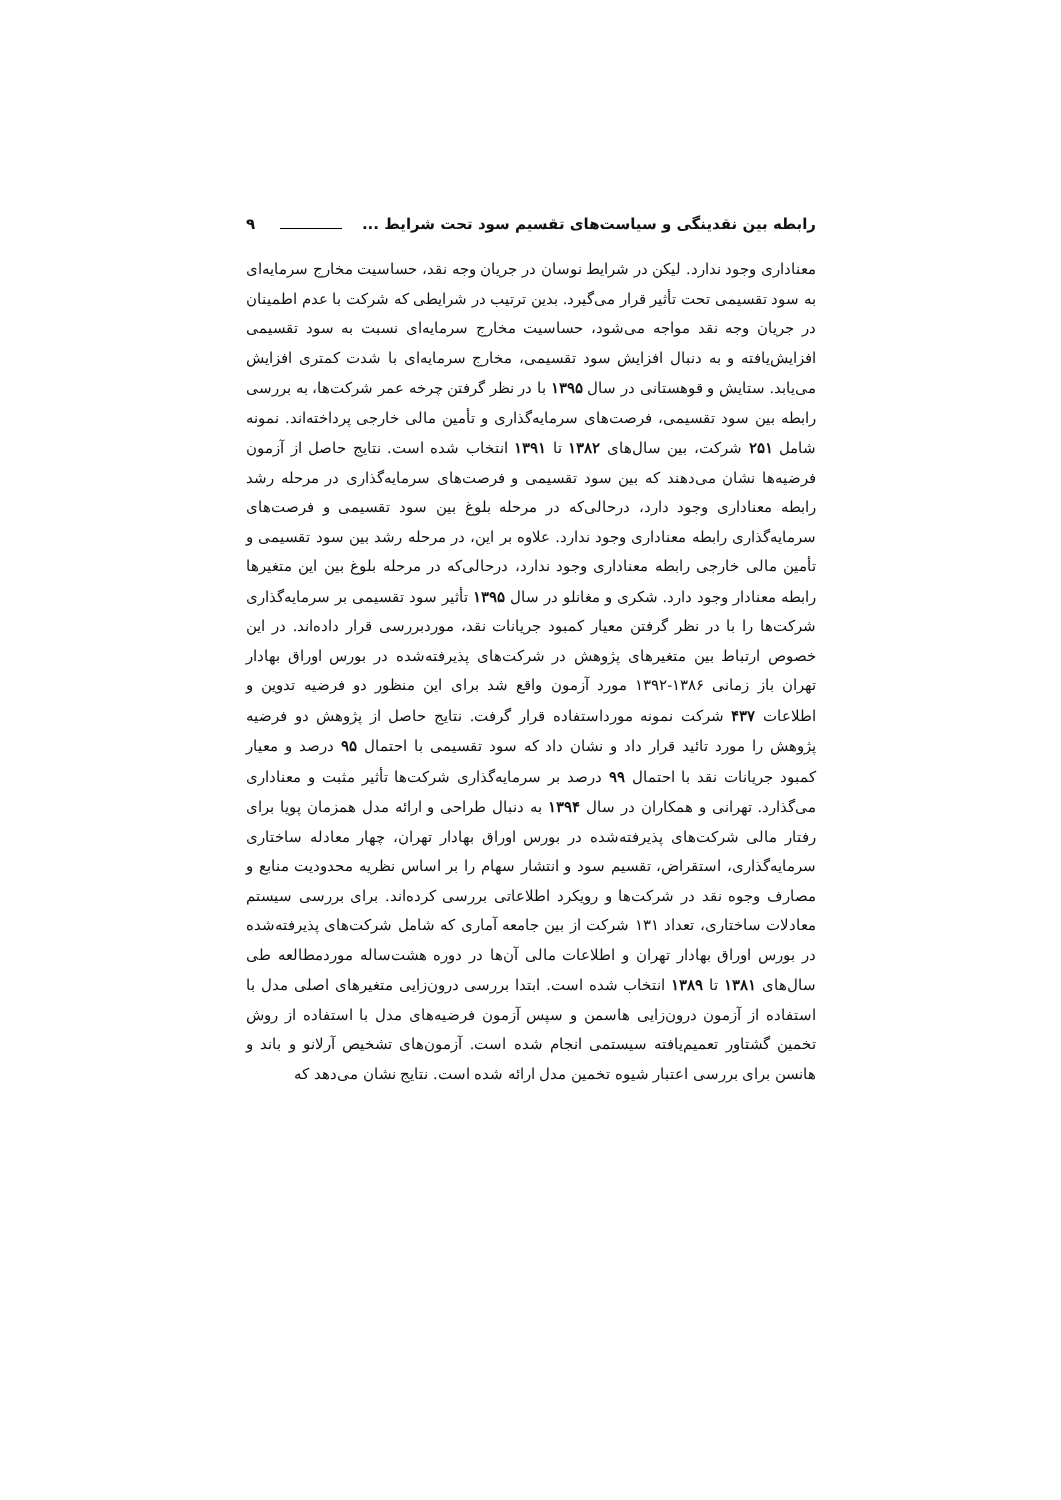رابطه بین نقدینگی و سیاست‌های تقسیم سود تحت شرایط ... ۹
معناداری وجود ندارد. لیکن در شرایط نوسان در جریان وجه نقد، حساسیت مخارج سرمایه‌ای به سود تقسیمی تحت تأثیر قرار می‌گیرد. بدین ترتیب در شرایطی که شرکت با عدم اطمینان در جریان وجه نقد مواجه می‌شود، حساسیت مخارج سرمایه‌ای نسبت به سود تقسیمی افزایش‌یافته و به دنبال افزایش سود تقسیمی، مخارج سرمایه‌ای با شدت کمتری افزایش می‌یابد. ستایش و قوهستانی در سال ۱۳۹۵ با در نظر گرفتن چرخه عمر شرکت‌ها، به بررسی رابطه بین سود تقسیمی، فرصت‌های سرمایه‌گذاری و تأمین مالی خارجی پرداخته‌اند. نمونه شامل ۲۵۱ شرکت، بین سال‌های ۱۳۸۲ تا ۱۳۹۱ انتخاب شده است. نتایج حاصل از آزمون فرضیه‌ها نشان می‌دهند که بین سود تقسیمی و فرصت‌های سرمایه‌گذاری در مرحله رشد رابطه معناداری وجود دارد، درحالی‌که در مرحله بلوغ بین سود تقسیمی و فرصت‌های سرمایه‌گذاری رابطه معناداری وجود ندارد. علاوه بر این، در مرحله رشد بین سود تقسیمی و تأمین مالی خارجی رابطه معناداری وجود ندارد، درحالی‌که در مرحله بلوغ بین این متغیرها رابطه معنادار وجود دارد. شکری و مغانلو در سال ۱۳۹۵ تأثیر سود تقسیمی بر سرمایه‌گذاری شرکت‌ها را با در نظر گرفتن معیار کمبود جریانات نقد، موردبررسی قرار داده‌اند. در این خصوص ارتباط بین متغیرهای پژوهش در شرکت‌های پذیرفته‌شده در بورس اوراق بهادار تهران باز زمانی ۱۳۸۶-۱۳۹۲ مورد آزمون واقع شد برای این منظور دو فرضیه تدوین و اطلاعات ۴۳۷ شرکت نمونه مورداستفاده قرار گرفت. نتایج حاصل از پژوهش دو فرضیه پژوهش را مورد تائید قرار داد و نشان داد که سود تقسیمی با احتمال ۹۵ درصد و معیار کمبود جریانات نقد با احتمال ۹۹ درصد بر سرمایه‌گذاری شرکت‌ها تأثیر مثبت و معناداری می‌گذارد. تهرانی و همکاران در سال ۱۳۹۴ به دنبال طراحی و ارائه مدل همزمان پویا برای رفتار مالی شرکت‌های پذیرفته‌شده در بورس اوراق بهادار تهران، چهار معادله ساختاری سرمایه‌گذاری، استقراض، تقسیم سود و انتشار سهام را بر اساس نظریه محدودیت منابع و مصارف وجوه نقد در شرکت‌ها و رویکرد اطلاعاتی بررسی کرده‌اند. برای بررسی سیستم معادلات ساختاری، تعداد ۱۳۱ شرکت از بین جامعه آماری که شامل شرکت‌های پذیرفته‌شده در بورس اوراق بهادار تهران و اطلاعات مالی آن‌ها در دوره هشت‌ساله موردمطالعه طی سال‌های ۱۳۸۱ تا ۱۳۸۹ انتخاب شده است. ابتدا بررسی درون‌زایی متغیرهای اصلی مدل با استفاده از آزمون درون‌زایی هاسمن و سپس آزمون فرضیه‌های مدل با استفاده از روش تخمین گشتاور تعمیم‌یافته سیستمی انجام شده است. آزمون‌های تشخیص آرلانو و باند و هانسن برای بررسی اعتبار شیوه تخمین مدل ارائه شده است. نتایج نشان می‌دهد که